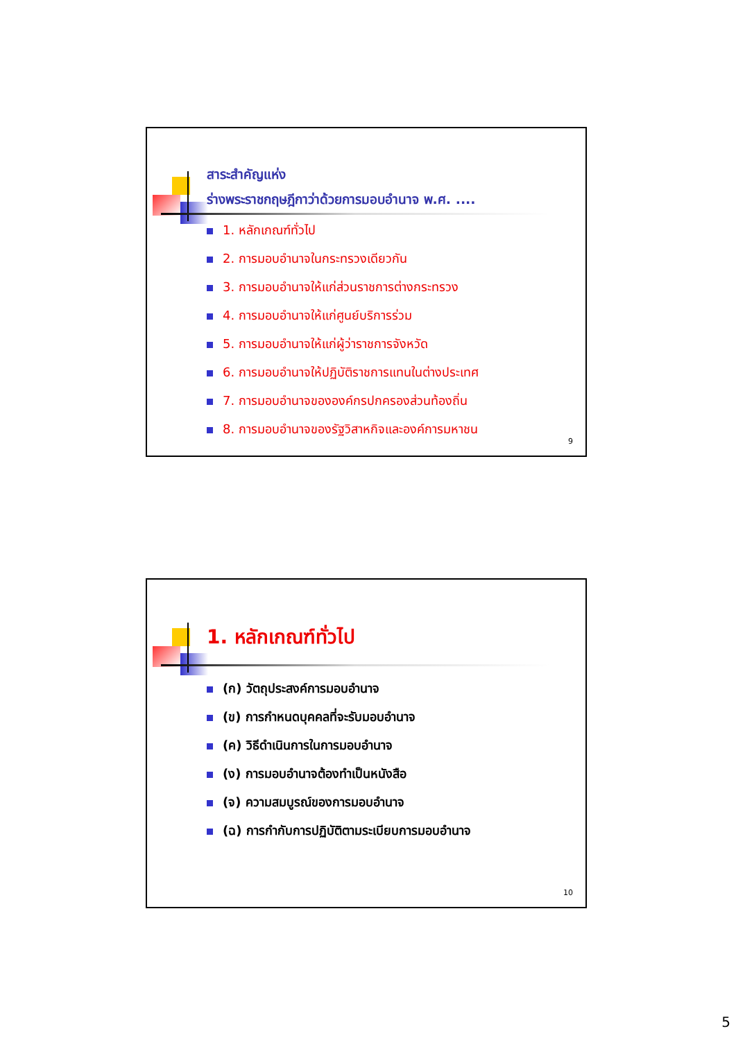สาระสำคัญแห่ง
ร่างพระราชกฤษฎีกาว่าด้วยการมอบอำนาจ พ.ศ. ....
1. หลักเกณฑ์ทั่วไป
2. การมอบอำนาจในกระทรวงเดียวกัน
3. การมอบอำนาจให้แก่ส่วนราชการต่างกระทรวง
4. การมอบอำนาจให้แก่ศูนย์บริการร่วม
5. การมอบอำนาจให้แก่ผู้ว่าราชการจังหวัด
6. การมอบอำนาจให้ปฏิบัติราชการแทนในต่างประเทศ
7. การมอบอำนาจขององค์กรปกครองส่วนท้องถิ่น
8. การมอบอำนาจของรัฐวิสาหกิจและองค์การมหาชน
9
1. หลักเกณฑ์ทั่วไป
(ก) วัตถุประสงค์การมอบอำนาจ
(ข) การกำหนดบุคคลที่จะรับมอบอำนาจ
(ค) วิธีดำเนินการในการมอบอำนาจ
(ง) การมอบอำนาจต้องทำเป็นหนังสือ
(จ) ความสมบูรณ์ของการมอบอำนาจ
(ฉ) การกำกับการปฏิบัติตามระเบียบการมอบอำนาจ
10
5